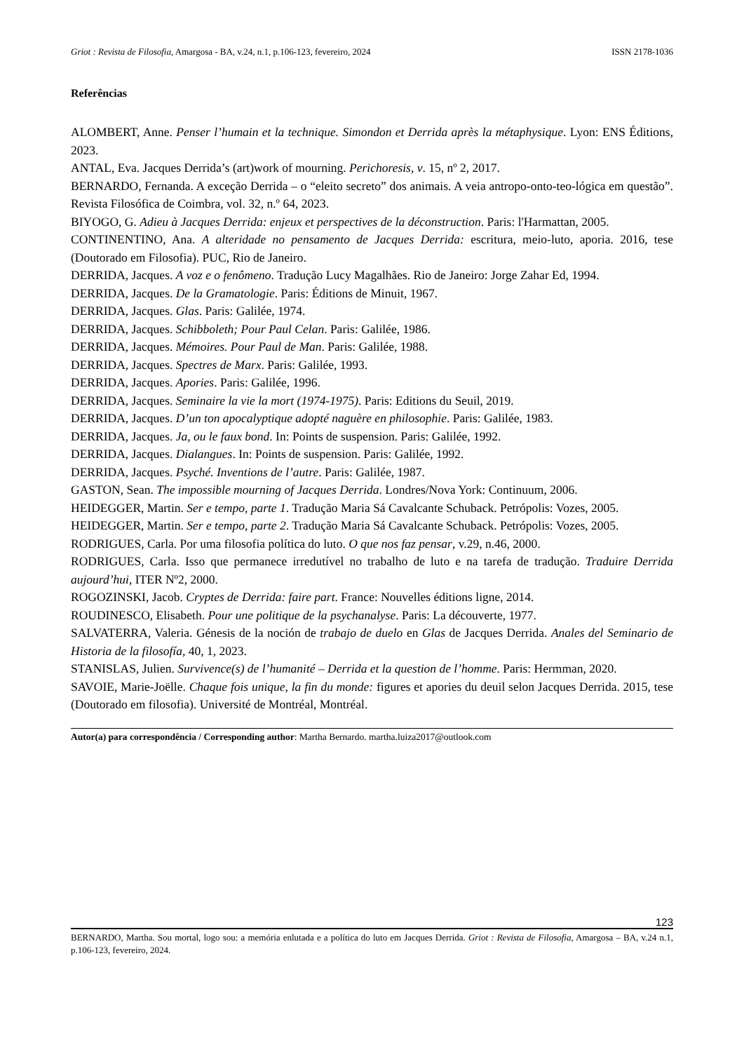Griot : Revista de Filosofia, Amargosa - BA, v.24, n.1, p.106-123, fevereiro, 2024 ISSN 2178-1036
Referências
ALOMBERT, Anne. Penser l’humain et la technique. Simondon et Derrida après la métaphysique. Lyon: ENS Éditions, 2023.
ANTAL, Eva. Jacques Derrida’s (art)work of mourning. Perichoresis, v. 15, nº 2, 2017.
BERNARDO, Fernanda. A exceção Derrida – o “eleito secreto” dos animais. A veia antropo-onto-teo-lógica em questão”. Revista Filosófica de Coimbra, vol. 32, n.º 64, 2023.
BIYOGO, G. Adieu à Jacques Derrida: enjeux et perspectives de la déconstruction. Paris: l'Harmattan, 2005.
CONTINENTINO, Ana. A alteridade no pensamento de Jacques Derrida: escritura, meio-luto, aporia. 2016, tese (Doutorado em Filosofia). PUC, Rio de Janeiro.
DERRIDA, Jacques. A voz e o fenômeno. Tradução Lucy Magalhães. Rio de Janeiro: Jorge Zahar Ed, 1994.
DERRIDA, Jacques. De la Gramatologie. Paris: Éditions de Minuit, 1967.
DERRIDA, Jacques. Glas. Paris: Galilée, 1974.
DERRIDA, Jacques. Schibboleth; Pour Paul Celan. Paris: Galilée, 1986.
DERRIDA, Jacques. Mémoires. Pour Paul de Man. Paris: Galilée, 1988.
DERRIDA, Jacques. Spectres de Marx. Paris: Galilée, 1993.
DERRIDA, Jacques. Apories. Paris: Galilée, 1996.
DERRIDA, Jacques. Seminaire la vie la mort (1974-1975). Paris: Editions du Seuil, 2019.
DERRIDA, Jacques. D’un ton apocalyptique adopté naguère en philosophie. Paris: Galilée, 1983.
DERRIDA, Jacques. Ja, ou le faux bond. In: Points de suspension. Paris: Galilée, 1992.
DERRIDA, Jacques. Dialangues. In: Points de suspension. Paris: Galilée, 1992.
DERRIDA, Jacques. Psyché. Inventions de l’autre. Paris: Galilée, 1987.
GASTON, Sean. The impossible mourning of Jacques Derrida. Londres/Nova York: Continuum, 2006.
HEIDEGGER, Martin. Ser e tempo, parte 1. Tradução Maria Sá Cavalcante Schuback. Petrópolis: Vozes, 2005.
HEIDEGGER, Martin. Ser e tempo, parte 2. Tradução Maria Sá Cavalcante Schuback. Petrópolis: Vozes, 2005.
RODRIGUES, Carla. Por uma filosofia política do luto. O que nos faz pensar, v.29, n.46, 2000.
RODRIGUES, Carla. Isso que permanece irredutível no trabalho de luto e na tarefa de tradução. Traduire Derrida aujourd’hui, ITER Nº2, 2000.
ROGOZINSKI, Jacob. Cryptes de Derrida: faire part. France: Nouvelles éditions ligne, 2014.
ROUDINESCO, Elisabeth. Pour une politique de la psychanalyse. Paris: La découverte, 1977.
SALVATERRA, Valeria. Génesis de la noción de trabajo de duelo en Glas de Jacques Derrida. Anales del Seminario de Historia de la filosofía, 40, 1, 2023.
STANISLAS, Julien. Survivence(s) de l’humanité – Derrida et la question de l’homme. Paris: Hermman, 2020.
SAVOIE, Marie-Joëlle. Chaque fois unique, la fin du monde: figures et apories du deuil selon Jacques Derrida. 2015, tese (Doutorado em filosofia). Université de Montréal, Montréal.
Autor(a) para correspondência / Corresponding author: Martha Bernardo. martha.luiza2017@outlook.com
123
BERNARDO, Martha. Sou mortal, logo sou: a memória enlutada e a política do luto em Jacques Derrida. Griot : Revista de Filosofia, Amargosa – BA, v.24 n.1, p.106-123, fevereiro, 2024.